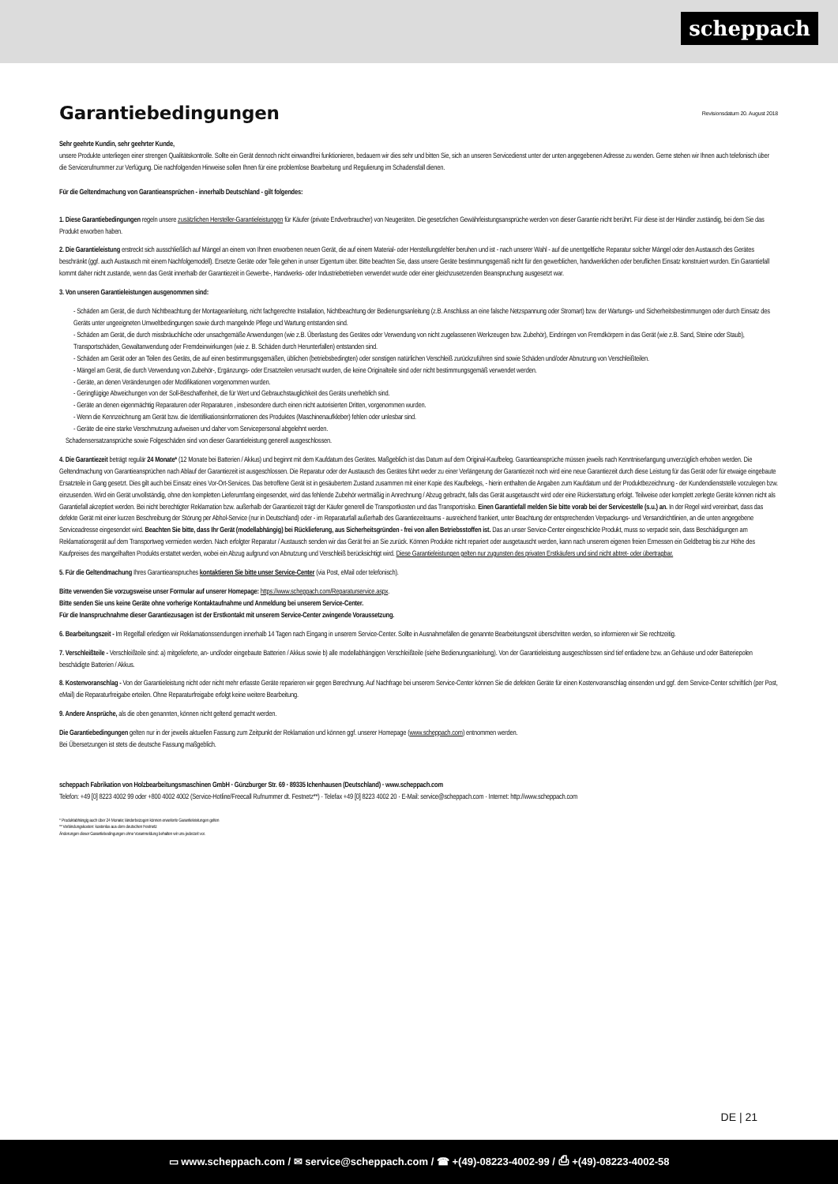scheppach
Garantiebedingungen Revisionsdatum 20. August 2018
Sehr geehrte Kundin, sehr geehrter Kunde,
unsere Produkte unterliegen einer strengen Qualitätskontrolle. Sollte ein Gerät dennoch nicht einwandfrei funktionieren, bedauern wir dies sehr und bitten Sie, sich an unseren Servicedienst unter der unten angegebenen Adresse zu wenden. Gerne stehen wir Ihnen auch telefonisch über die Servicerufnummer zur Verfügung. Die nachfolgenden Hinweise sollen Ihnen für eine problemlose Bearbeitung und Regulierung im Schadensfall dienen.
Für die Geltendmachung von Garantieansprüchen - innerhalb Deutschland - gilt folgendes:
1. Diese Garantiebedingungen regeln unsere zusätzlichen Hersteller-Garantieleistungen für Käufer (private Endverbraucher) von Neugeräten. Die gesetzlichen Gewährleistungsansprüche werden von dieser Garantie nicht berührt. Für diese ist der Händler zuständig, bei dem Sie das Produkt erworben haben.
2. Die Garantieleistung erstreckt sich ausschließlich auf Mängel an einem von Ihnen erworbenen neuen Gerät, die auf einem Material- oder Herstellungsfehler beruhen und ist - nach unserer Wahl - auf die unentgeltliche Reparatur solcher Mängel oder den Austausch des Gerätes beschränkt (ggf. auch Austausch mit einem Nachfolgemodell). Ersetzte Geräte oder Teile gehen in unser Eigentum über. Bitte beachten Sie, dass unsere Geräte bestimmungsgemäß nicht für den gewerblichen, handwerklichen oder beruflichen Einsatz konstruiert wurden. Ein Garantiefall kommt daher nicht zustande, wenn das Gerät innerhalb der Garantiezeit in Gewerbe-, Handwerks- oder Industriebetrieben verwendet wurde oder einer gleichzusetzenden Beanspruchung ausgesetzt war.
3. Von unseren Garantieleistungen ausgenommen sind:
- Schäden am Gerät, die durch Nichtbeachtung der Montageanleitung, nicht fachgerechte Installation, Nichtbeachtung der Bedienungsanleitung (z.B. Anschluss an eine falsche Netzspannung oder Stromart) bzw. der Wartungs- und Sicherheitsbestimmungen oder durch Einsatz des Geräts unter ungeeigneten Umweltbedingungen sowie durch mangelnde Pflege und Wartung entstanden sind.
- Schäden am Gerät, die durch missbräuchliche oder unsachgemäße Anwendungen (wie z.B. Überlastung des Gerätes oder Verwendung von nicht zugelassenen Werkzeugen bzw. Zubehör), Eindringen von Fremdkörpern in das Gerät (wie z.B. Sand, Steine oder Staub), Transportschäden, Gewaltanwendung oder Fremdeinwirkungen (wie z. B. Schäden durch Herunterfallen) entstanden sind.
- Schäden am Gerät oder an Teilen des Geräts, die auf einen bestimmungsgemäßen, üblichen (betriebsbedingten) oder sonstigen natürlichen Verschleiß zurückzuführen sind sowie Schäden und/oder Abnutzung von Verschleißteilen.
- Mängel am Gerät, die durch Verwendung von Zubehör-, Ergänzungs- oder Ersatzteilen verursacht wurden, die keine Originalteile sind oder nicht bestimmungsgemäß verwendet werden.
- Geräte, an denen Veränderungen oder Modifikationen vorgenommen wurden.
- Geringfügige Abweichungen von der Soll-Beschaffenheit, die für Wert und Gebrauchstauglichkeit des Geräts unerheblich sind.
- Geräte an denen eigenmächtig Reparaturen oder Reparaturen , insbesondere durch einen nicht autorisierten Dritten, vorgenommen wurden.
- Wenn die Kennzeichnung am Gerät bzw. die Identifikationsinformationen des Produktes (Maschinenaufkleber) fehlen oder unlesbar sind.
- Geräte die eine starke Verschmutzung aufweisen und daher vom Servicepersonal abgelehnt werden.
Schadensersatzansprüche sowie Folgeschäden sind von dieser Garantieleistung generell ausgeschlossen.
4. Die Garantiezeit beträgt regulär 24 Monate* (12 Monate bei Batterien / Akkus) und beginnt mit dem Kaufdatum des Gerätes. Maßgeblich ist das Datum auf dem Original-Kaufbeleg. Garantieansprüche müssen jeweils nach Kenntniserlangung unverzüglich erhoben werden. Die Geltendmachung von Garantieansprüchen nach Ablauf der Garantiezeit ist ausgeschlossen. Die Reparatur oder der Austausch des Gerätes führt weder zu einer Verlängerung der Garantiezeit noch wird eine neue Garantiezeit durch diese Leistung für das Gerät oder für etwaige eingebaute Ersatzteile in Gang gesetzt. Dies gilt auch bei Einsatz eines Vor-Ort-Services. Das betroffene Gerät ist in gesäubertem Zustand zusammen mit einer Kopie des Kaufbelegs, - hierin enthalten die Angaben zum Kaufdatum und der Produktbezeichnung - der Kundendienststelle vorzulegen bzw. einzusenden. Wird ein Gerät unvollständig, ohne den kompletten Lieferumfang eingesendet, wird das fehlende Zubehör wertmäßig in Anrechnung / Abzug gebracht, falls das Gerät ausgetauscht wird oder eine Rückerstattung erfolgt. Teilweise oder komplett zerlegte Geräte können nicht als Garantiefall akzeptiert werden. Bei nicht berechtigter Reklamation bzw. außerhalb der Garantiezeit trägt der Käufer generell die Transportkosten und das Transportrisiko. Einen Garantiefall melden Sie bitte vorab bei der Servicestelle (s.u.) an. In der Regel wird vereinbart, dass das defekte Gerät mit einer kurzen Beschreibung der Störung per Abhol-Service (nur in Deutschland) oder - im Reparaturfall außerhalb des Garantiezeitraums - ausreichend frankiert, unter Beachtung der entsprechenden Verpackungs- und Versandrichtlinien, an die unten angegebene Serviceadresse eingesendet wird. Beachten Sie bitte, dass Ihr Gerät (modellabhängig) bei Rücklieferung, aus Sicherheitsgründen - frei von allen Betriebsstoffen ist. Das an unser Service-Center eingeschickte Produkt, muss so verpackt sein, dass Beschädigungen am Reklamationsgerät auf dem Transportweg vermieden werden. Nach erfolgter Reparatur / Austausch senden wir das Gerät frei an Sie zurück. Können Produkte nicht repariert oder ausgetauscht werden, kann nach unserem eigenen freien Ermessen ein Geldbetrag bis zur Höhe des Kaufpreises des mangelhaften Produkts erstattet werden, wobei ein Abzug aufgrund von Abnutzung und Verschleiß berücksichtigt wird. Diese Garantieleistungen gelten nur zugunsten des privaten Erstkäufers und sind nicht abtret- oder übertragbar.
5. Für die Geltendmachung Ihres Garantieanspruches kontaktieren Sie bitte unser Service-Center (via Post, eMail oder telefonisch).
Bitte verwenden Sie vorzugsweise unser Formular auf unserer Homepage: https://www.scheppach.com/Reparaturservice.aspx.
Bitte senden Sie uns keine Geräte ohne vorherige Kontaktaufnahme und Anmeldung bei unserem Service-Center.
Für die Inanspruchnahme dieser Garantiezusagen ist der Erstkontakt mit unserem Service-Center zwingende Voraussetzung.
6. Bearbeitungszeit - Im Regelfall erledigen wir Reklamationssendungen innerhalb 14 Tagen nach Eingang in unserem Service-Center. Sollte in Ausnahmefällen die genannte Bearbeitungszeit überschritten werden, so informieren wir Sie rechtzeitig.
7. Verschleißteile - Verschleißteile sind: a) mitgelieferte, an- und/oder eingebaute Batterien / Akkus sowie b) alle modellabhängigen Verschleißteile (siehe Bedienungsanleitung). Von der Garantieleistung ausgeschlossen sind tief entladene bzw. an Gehäuse und oder Batteriepolen beschädigte Batterien / Akkus.
8. Kostenvoranschlag - Von der Garantieleistung nicht oder nicht mehr erfasste Geräte reparieren wir gegen Berechnung. Auf Nachfrage bei unserem Service-Center können Sie die defekten Geräte für einen Kostenvoranschlag einsenden und ggf. dem Service-Center schriftlich (per Post, eMail) die Reparaturfreigabe erteilen. Ohne Reparaturfreigabe erfolgt keine weitere Bearbeitung.
9. Andere Ansprüche, als die oben genannten, können nicht geltend gemacht werden.
Die Garantiebedingungen gelten nur in der jeweils aktuellen Fassung zum Zeitpunkt der Reklamation und können ggf. unserer Homepage (www.scheppach.com) entnommen werden.
Bei Übersetzungen ist stets die deutsche Fassung maßgeblich.
scheppach Fabrikation von Holzbearbeitungsmaschinen GmbH · Günzburger Str. 69 · 89335 Ichenhausen (Deutschland) · www.scheppach.com
Telefon: +49 [0] 8223 4002 99 oder +800 4002 4002 (Service-Hotline/Freecall Rufnummer dt. Festnetz**) · Telefax +49 [0] 8223 4002 20 · E-Mail: service@scheppach.com · Internet: http://www.scheppach.com
* Produktabhängig auch über 24 Monate; länderbezogen können erweiterte Garantieleistungen gelten
** Verbindungskosten: kostenlos aus dem deutschen Festnetz
Änderungen dieser Garantiebedingungen ohne Voranmeldung behalten wir uns jederzeit vor.
DE | 21
▭ www.scheppach.com / ✉ service@scheppach.com / ☎ +(49)-08223-4002-99 / ⎙ +(49)-08223-4002-58